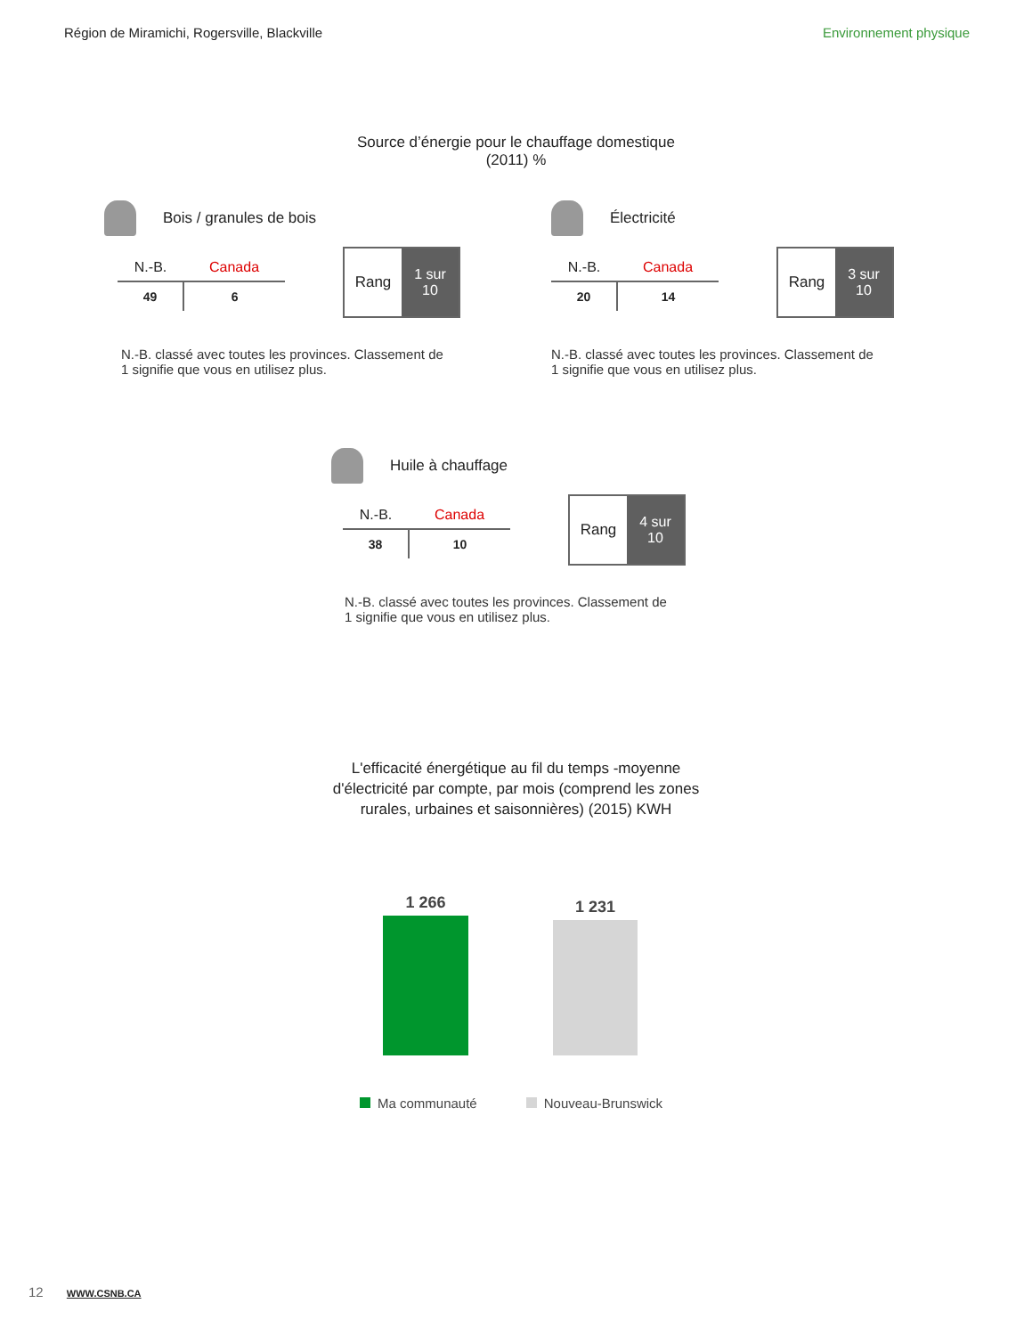Région de Miramichi, Rogersville, Blackville Environnement physique
Source d’énergie pour le chauffage domestique
(2011) %
Bois / granules de bois
| N.-B. | Canada |
| --- | --- |
| 49 | 6 |
Rang 1 sur
10
N.-B. classé avec toutes les provinces. Classement de 1 signifie que vous en utilisez plus.
Électricité
| N.-B. | Canada |
| --- | --- |
| 20 | 14 |
Rang 3 sur
10
N.-B. classé avec toutes les provinces. Classement de 1 signifie que vous en utilisez plus.
Huile à chauffage
| N.-B. | Canada |
| --- | --- |
| 38 | 10 |
Rang 4 sur
10
N.-B. classé avec toutes les provinces. Classement de 1 signifie que vous en utilisez plus.
L'efficacité énergétique au fil du temps -moyenne
d'électricité par compte, par mois (comprend les zones
rurales, urbaines et saisonnières) (2015) KWH
1 266
1 231
Ma communauté Nouveau-Brunswick
12 WWW.CSNB.CA